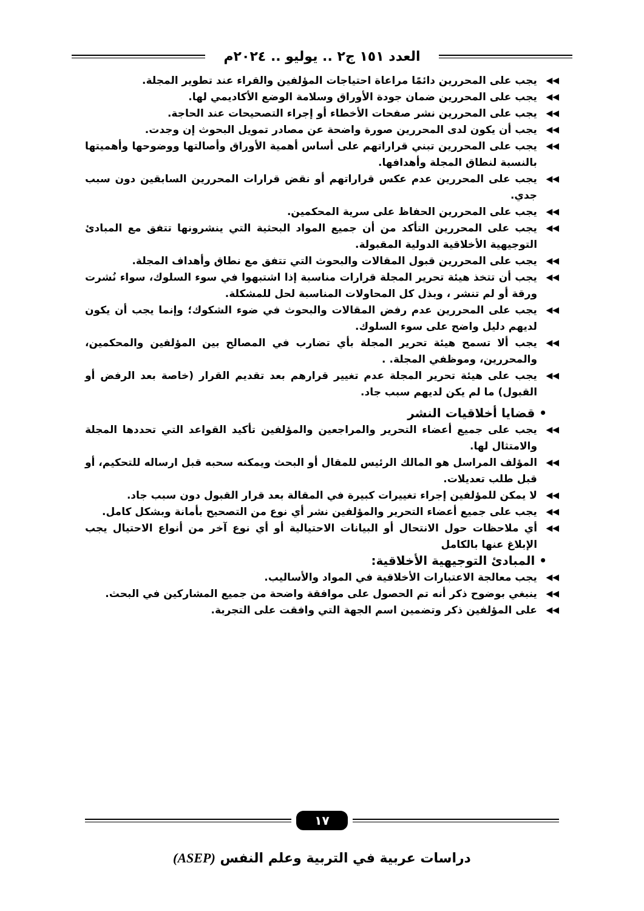العدد ١٥١ ج٢ .. يوليو .. ٢٠٢٤م
◀◀ يجب على المحررين دائمًا مراعاة احتياجات المؤلفين والقراء عند تطوير المجلة.
◀◀ يجب على المحررين ضمان جودة الأوراق وسلامة الوضع الأكاديمي لها.
◀◀ يجب على المحررين نشر صفحات الأخطاء أو إجراء التصحيحات عند الحاجة.
◀◀ يجب أن يكون لدى المحررين صورة واضحة عن مصادر تمويل البحوث إن وجدت.
◀◀ يجب على المحررين تبني قراراتهم على أساس أهمية الأوراق وأصالتها ووضوحها وأهميتها بالنسبة لنطاق المجلة وأهدافها.
◀◀ يجب على المحررين عدم عكس قراراتهم أو نقض قرارات المحررين السابقين دون سبب جدي.
◀◀ يجب على المحررين الحفاظ على سرية المحكمين.
◀◀ يجب على المحررين التأكد من أن جميع المواد البحثية التي ينشرونها تتفق مع المبادئ التوجيهية الأخلاقية الدولية المقبولة.
◀◀ يجب على المحررين قبول المقالات والبحوث التي تتفق مع نطاق وأهداف المجلة.
◀◀ يجب أن تتخذ هيئة تحرير المجلة قرارات مناسبة إذا اشتبهوا في سوء السلوك، سواء نُشرت ورقة أو لم تنشر ، وبذل كل المحاولات المناسبة لحل للمشكلة.
◀◀ يجب على المحررين عدم رفض المقالات والبحوث في ضوء الشكوك؛ وإنما يجب أن يكون لديهم دليل واضح على سوء السلوك.
◀◀ يجب ألا تسمح هيئة تحرير المجلة بأي تضارب في المصالح بين المؤلفين والمحكمين، والمحررين، وموظفي المجلة. .
◀◀ يجب على هيئة تحرير المجلة عدم تغيير قرارهم بعد تقديم القرار (خاصة بعد الرفض أو القبول) ما لم يكن لديهم سبب جاد.
• قضايا أخلاقيات النشر
◀◀ يجب على جميع أعضاء التحرير والمراجعين والمؤلفين تأكيد القواعد التي تحددها المجلة والامتثال لها.
◀◀ المؤلف المراسل هو المالك الرئيس للمقال أو البحث ويمكنه سحبه قبل ارساله للتحكيم، أو قبل طلب تعديلات.
◀◀ لا يمكن للمؤلفين إجراء تغييرات كبيرة في المقالة بعد قرار القبول دون سبب جاد.
◀◀ يجب على جميع أعضاء التحرير والمؤلفين نشر أي نوع من التصحيح بأمانة وبشكل كامل.
◀◀ أي ملاحظات حول الانتحال أو البيانات الاحتيالية أو أي نوع آخر من أنواع الاحتيال يجب الإبلاغ عنها بالكامل
• المبادئ التوجيهية الأخلاقية:
◀◀ يجب معالجة الاعتبارات الأخلاقية في المواد والأساليب.
◀◀ ينبغي بوضوح ذكر أنه تم الحصول على موافقة واضحة من جميع المشاركين في البحث.
◀◀ على المؤلفين ذكر وتضمين اسم الجهة التي وافقت على التجربة.
١٧
دراسات عربية في التربية وعلم النفس (ASEP)